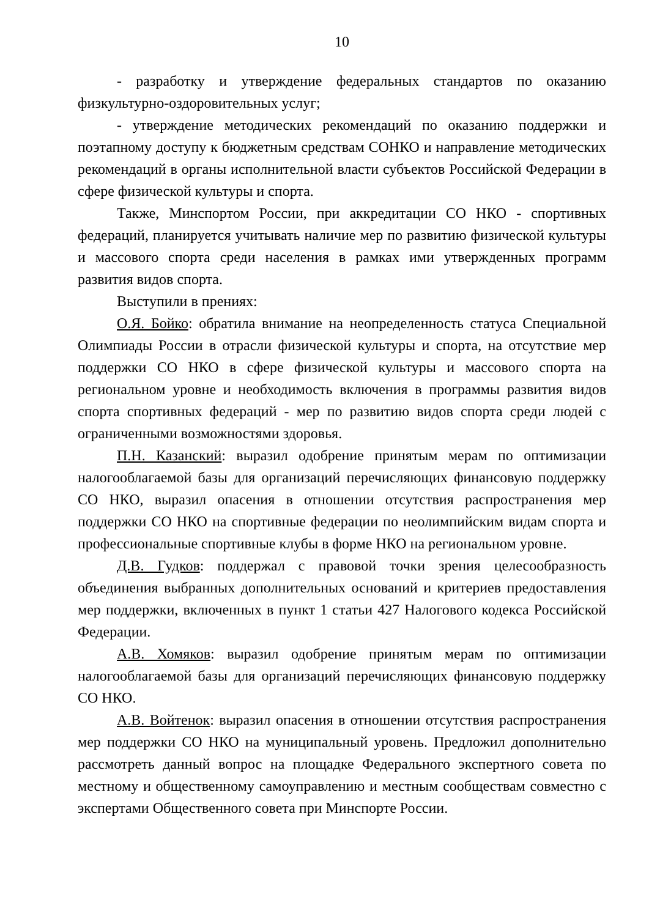10
- разработку и утверждение федеральных стандартов по оказанию физкультурно-оздоровительных услуг;
- утверждение методических рекомендаций по оказанию поддержки и поэтапному доступу к бюджетным средствам СОНКО и направление методических рекомендаций в органы исполнительной власти субъектов Российской Федерации в сфере физической культуры и спорта.
Также, Минспортом России, при аккредитации СО НКО - спортивных федераций, планируется учитывать наличие мер по развитию физической культуры и массового спорта среди населения в рамках ими утвержденных программ развития видов спорта.
Выступили в прениях:
О.Я. Бойко: обратила внимание на неопределенность статуса Специальной Олимпиады России в отрасли физической культуры и спорта, на отсутствие мер поддержки СО НКО в сфере физической культуры и массового спорта на региональном уровне и необходимость включения в программы развития видов спорта спортивных федераций - мер по развитию видов спорта среди людей с ограниченными возможностями здоровья.
П.Н. Казанский: выразил одобрение принятым мерам по оптимизации налогооблагаемой базы для организаций перечисляющих финансовую поддержку СО НКО, выразил опасения в отношении отсутствия распространения мер поддержки СО НКО на спортивные федерации по неолимпийским видам спорта и профессиональные спортивные клубы в форме НКО на региональном уровне.
Д.В. Гудков: поддержал с правовой точки зрения целесообразность объединения выбранных дополнительных оснований и критериев предоставления мер поддержки, включенных в пункт 1 статьи 427 Налогового кодекса Российской Федерации.
А.В. Хомяков: выразил одобрение принятым мерам по оптимизации налогооблагаемой базы для организаций перечисляющих финансовую поддержку СО НКО.
А.В. Войтенок: выразил опасения в отношении отсутствия распространения мер поддержки СО НКО на муниципальный уровень. Предложил дополнительно рассмотреть данный вопрос на площадке Федерального экспертного совета по местному и общественному самоуправлению и местным сообществам совместно с экспертами Общественного совета при Минспорте России.